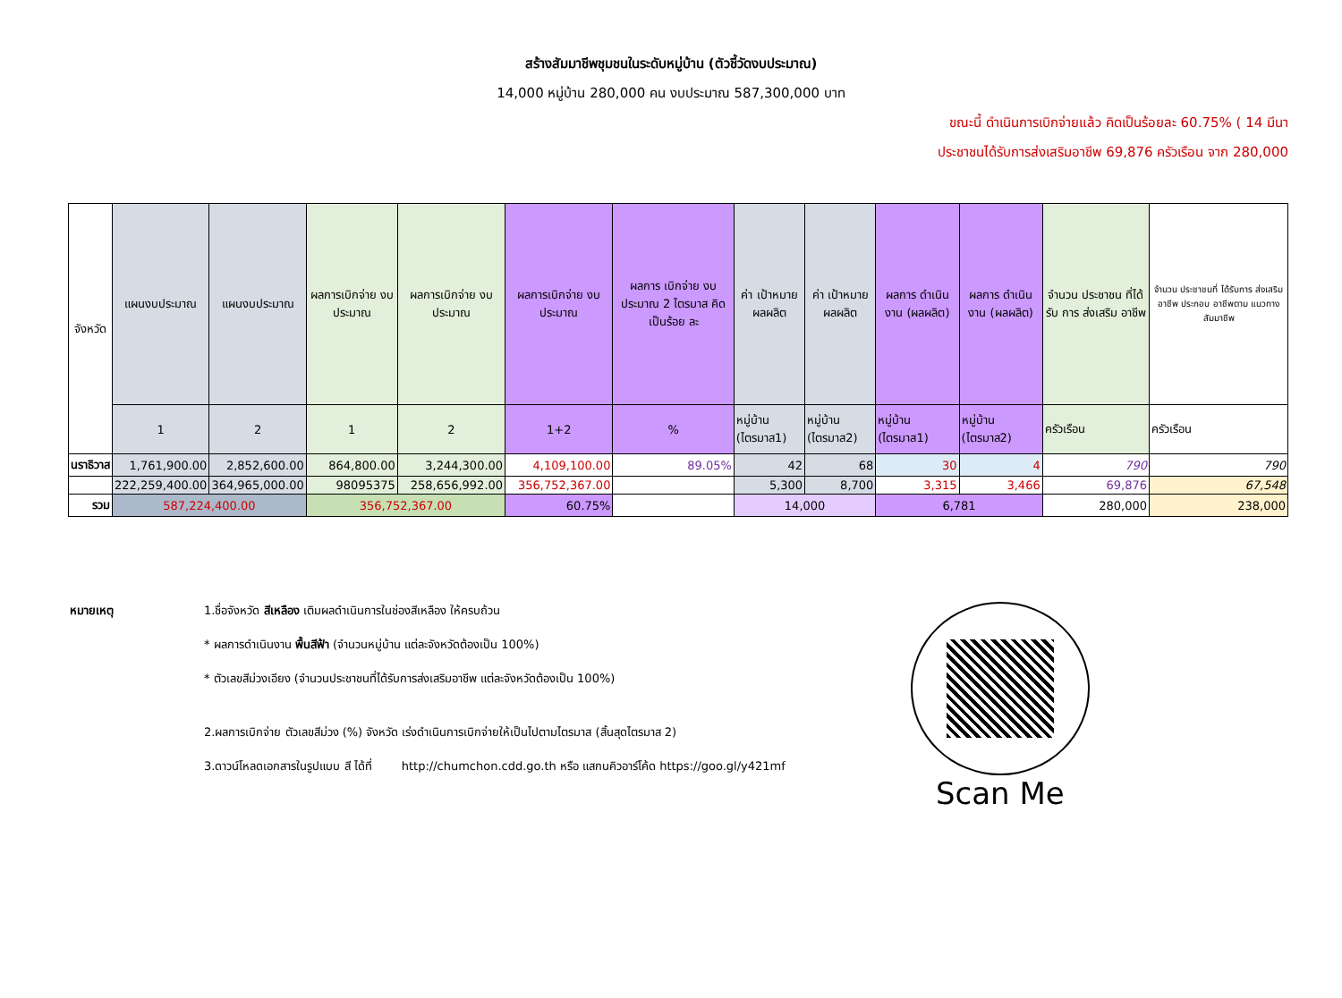สร้างสัมมาชีพชุมชนในระดับหมู่บ้าน (ตัวชี้วัดงบประมาณ)
14,000 หมู่บ้าน 280,000 คน งบประมาณ 587,300,000 บาท
ขณะนี้ ดำเนินการเบิกจ่ายแล้ว คิดเป็นร้อยละ 60.75% ( 14 มีนา
ประชาชนได้รับการส่งเสริมอาชีพ 69,876 ครัวเรือน จาก 280,000
| จังหวัด | แผนงบประมาณ | แผนงบประมาณ | ผลการเบิกจ่าย งบประมาณ | ผลการเบิกจ่าย งบประมาณ | ผลการเบิกจ่าย งบประมาณ | ผลการ เบิกจ่าย งบประมาณ 2 ไตรมาส คิดเป็นร้อย ละ | ค่า เป้าหมาย ผลผลิต | ค่า เป้าหมาย ผลผลิต | ผลการ ดำเนินงาน (ผลผลิต) | ผลการ ดำเนินงาน (ผลผลิต) | จำนวน ประชาชน ที่ได้รับ การ ส่งเสริม อาชีพ | จำนวน ประชาชนที่ ได้รับการ ส่งเสริมอาชีพ ประกอบ อาชีพตาม แนวทาง สัมมาชีพ |
| --- | --- | --- | --- | --- | --- | --- | --- | --- | --- | --- | --- | --- |
| | 1 | 2 | 1 | 2 | 1+2 | % | หมู่บ้าน (ไตรมาส1) | หมู่บ้าน (ไตรมาส2) | หมู่บ้าน (ไตรมาส1) | หมู่บ้าน (ไตรมาส2) | ครัวเรือน | ครัวเรือน |
| นราธิวาส | 1,761,900.00 | 2,852,600.00 | 864,800.00 | 3,244,300.00 | 4,109,100.00 | 89.05% | 42 | 68 | 30 | 4 | 790 | 790 |
| | 222,259,400.00 | 364,965,000.00 | 98095375 | 258,656,992.00 | 356,752,367.00 | | 5,300 | 8,700 | 3,315 | 3,466 | 69,876 | 67,548 |
| รวม | 587,224,400.00 | | 356,752,367.00 | | 60.75% | | 14,000 | | 6,781 | | 280,000 | 238,000 |
หมายเหตุ 1.ชื่อจังหวัด สีเหลือง เติมผลดำเนินการในช่องสีเหลือง ให้ครบถ้วน
* ผลการดำเนินงาน พื้นสีฟ้า (จำนวนหมู่บ้าน แต่ละจังหวัดต้องเป็น 100%)
* ตัวเลขสีม่วงเอียง (จำนวนประชาชนที่ได้รับการส่งเสริมอาชีพ แต่ละจังหวัดต้องเป็น 100%)
2.ผลการเบิกจ่าย ตัวเลขสีม่วง (%) จังหวัด เร่งดำเนินการเบิกจ่ายให้เป็นไปตามไตรมาส (สิ้นสุดไตรมาส 2)
3.ดาวน์โหลดเอกสารในรูปแบบ สี ได้ที่ http://chumchon.cdd.go.th หรือ แสกนคิวอาร์โค้ด https://goo.gl/y421mf
Scan Me